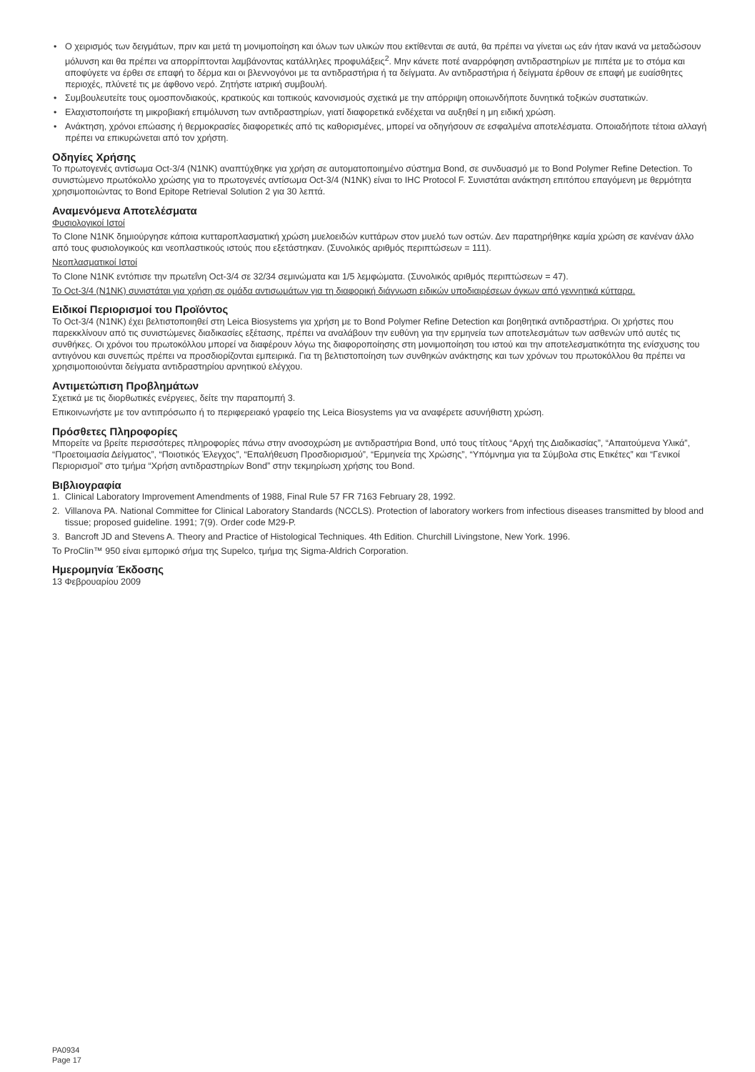• Ο χειρισμός των δειγμάτων, πριν και μετά τη μονιμοποίηση και όλων των υλικών που εκτίθενται σε αυτά, θα πρέπει να γίνεται ως εάν ήταν ικανά να μεταδώσουν μόλυνση και θα πρέπει να απορρίπτονται λαμβάνοντας κατάλληλες προφυλάξεις<sup>2</sup>. Μην κάνετε ποτέ αναρρόφηση αντιδραστηρίων με πιπέτα με το στόμα και αποφύγετε να έρθει σε επαφή το δέρμα και οι βλεννογόνοι με τα αντιδραστήρια ή τα δείγματα. Αν αντιδραστήρια ή δείγματα έρθουν σε επαφή με ευαίσθητες περιοχές, πλύνετέ τις με άφθονο νερό. Ζητήστε ιατρική συμβουλή.
• Συμβουλευτείτε τους ομοσπονδιακούς, κρατικούς και τοπικούς κανονισμούς σχετικά με την απόρριψη οποιωνδήποτε δυνητικά τοξικών συστατικών.
• Ελαχιστοποιήστε τη μικροβιακή επιμόλυνση των αντιδραστηρίων, γιατί διαφορετικά ενδέχεται να αυξηθεί η μη ειδική χρώση.
• Ανάκτηση, χρόνοι επώασης ή θερμοκρασίες διαφορετικές από τις καθορισμένες, μπορεί να οδηγήσουν σε εσφαλμένα αποτελέσματα. Οποιαδήποτε τέτοια αλλαγή πρέπει να επικυρώνεται από τον χρήστη.
Οδηγίες Χρήσης
Το πρωτογενές αντίσωμα Oct-3/4 (N1NK) αναπτύχθηκε για χρήση σε αυτοματοποιημένο σύστημα Bond, σε συνδυασμό με το Bond Polymer Refine Detection. Το συνιστώμενο πρωτόκολλο χρώσης για το πρωτογενές αντίσωμα Oct-3/4 (N1NK) είναι το IHC Protocol F. Συνιστάται ανάκτηση επιτόπου επαγόμενη με θερμότητα χρησιμοποιώντας το Bond Epitope Retrieval Solution 2 για 30 λεπτά.
Αναμενόμενα Αποτελέσματα
Φυσιολογικοί Ιστοί
Το Clone N1NK δημιούργησε κάποια κυτταροπλασματική χρώση μυελοειδών κυττάρων στον μυελό των οστών. Δεν παρατηρήθηκε καμία χρώση σε κανέναν άλλο από τους φυσιολογικούς και νεοπλαστικούς ιστούς που εξετάστηκαν. (Συνολικός αριθμός περιπτώσεων = 111).
Νεοπλασματικοί Ιστοί
Το Clone N1NK εντόπισε την πρωτεΐνη Oct-3/4 σε 32/34 σεμινώματα και 1/5 λεμφώματα. (Συνολικός αριθμός περιπτώσεων = 47).
Το Oct-3/4 (N1NK) συνιστάται για χρήση σε ομάδα αντισωμάτων για τη διαφορική διάγνωση ειδικών υποδιαιρέσεων όγκων από γεννητικά κύτταρα.
Ειδικοί Περιορισμοί του Προϊόντος
Το Oct-3/4 (N1NK) έχει βελτιστοποιηθεί στη Leica Biosystems για χρήση με το Bond Polymer Refine Detection και βοηθητικά αντιδραστήρια. Οι χρήστες που παρεκκλίνουν από τις συνιστώμενες διαδικασίες εξέτασης, πρέπει να αναλάβουν την ευθύνη για την ερμηνεία των αποτελεσμάτων των ασθενών υπό αυτές τις συνθήκες. Οι χρόνοι του πρωτοκόλλου μπορεί να διαφέρουν λόγω της διαφοροποίησης στη μονιμοποίηση του ιστού και την αποτελεσματικότητα της ενίσχυσης του αντιγόνου και συνεπώς πρέπει να προσδιορίζονται εμπειρικά. Για τη βελτιστοποίηση των συνθηκών ανάκτησης και των χρόνων του πρωτοκόλλου θα πρέπει να χρησιμοποιούνται δείγματα αντιδραστηρίου αρνητικού ελέγχου.
Αντιμετώπιση Προβλημάτων
Σχετικά με τις διορθωτικές ενέργειες, δείτε την παραπομπή 3.
Επικοινωνήστε με τον αντιπρόσωπο ή το περιφερειακό γραφείο της Leica Biosystems για να αναφέρετε ασυνήθιστη χρώση.
Πρόσθετες Πληροφορίες
Μπορείτε να βρείτε περισσότερες πληροφορίες πάνω στην ανοσοχρώση με αντιδραστήρια Bond, υπό τους τίτλους “Αρχή της Διαδικασίας”, “Απαιτούμενα Υλικά”, “Προετοιμασία Δείγματος”, “Ποιοτικός Έλεγχος”, “Επαλήθευση Προσδιορισμού”, “Ερμηνεία της Χρώσης”, “Υπόμνημα για τα Σύμβολα στις Ετικέτες” και “Γενικοί Περιορισμοί” στο τμήμα “Χρήση αντιδραστηρίων Bond” στην τεκμηρίωση χρήσης του Bond.
Βιβλιογραφία
1. Clinical Laboratory Improvement Amendments of 1988, Final Rule 57 FR 7163 February 28, 1992.
2. Villanova PA. National Committee for Clinical Laboratory Standards (NCCLS). Protection of laboratory workers from infectious diseases transmitted by blood and tissue; proposed guideline. 1991; 7(9). Order code M29-P.
3. Bancroft JD and Stevens A. Theory and Practice of Histological Techniques. 4th Edition. Churchill Livingstone, New York. 1996.
Το ProClin™ 950 είναι εμπορικό σήμα της Supelco, τμήμα της Sigma-Aldrich Corporation.
Ημερομηνία Έκδοσης
13 Φεβρουαρίου 2009
PA0934
Page 17